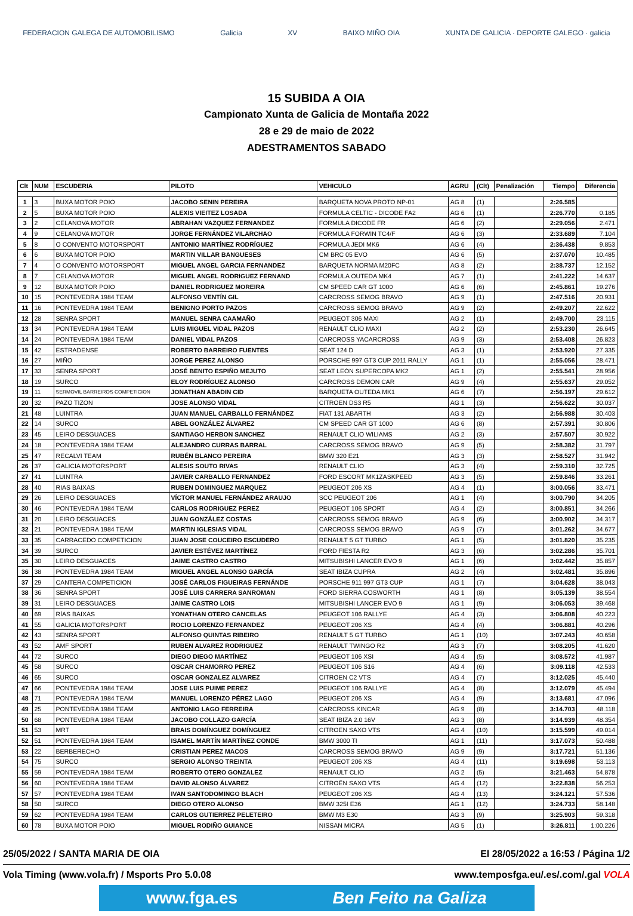FEDERACION GALEGA DE AUTOMOBILISMO Galicia XV BAIXO MIÑO OIA XUNTA DE GALICIA · DEPORTE GALEGO · galicia
15 SUBIDA A OIA
Campionato Xunta de Galicia de Montaña 2022
28 e 29 de maio de 2022
ADESTRAMENTOS SABADO
| Clt | NUM | ESCUDERIA | PILOTO | VEHICULO | AGRU | (Clt) | Penalización | Tiempo | Diferencia |
| --- | --- | --- | --- | --- | --- | --- | --- | --- | --- |
| 1 | 3 | BUXA MOTOR POIO | JACOBO SENIN PEREIRA | BARQUETA NOVA PROTO NP-01 | AG 8 | (1) | | 2:26.585 | |
| 2 | 5 | BUXA MOTOR POIO | ALEXIS VIEITEZ LOSADA | FORMULA CELTIC - DICODE FA2 | AG 6 | (1) | | 2:26.770 | 0.185 |
| 3 | 2 | CELANOVA MOTOR | ABRAHAN VAZQUEZ FERNANDEZ | FORMULA DICODE FR | AG 6 | (2) | | 2:29.056 | 2.471 |
| 4 | 9 | CELANOVA MOTOR | JORGE FERNÁNDEZ VILARCHAO | FORMULA FORWIN TC4/F | AG 6 | (3) | | 2:33.689 | 7.104 |
| 5 | 8 | O CONVENTO MOTORSPORT | ANTONIO MARTÍNEZ RODRÍGUEZ | FORMULA JEDI MK6 | AG 6 | (4) | | 2:36.438 | 9.853 |
| 6 | 6 | BUXA MOTOR POIO | MARTIN VILLAR BANGUESES | CM BRC 05 EVO | AG 6 | (5) | | 2:37.070 | 10.485 |
| 7 | 4 | O CONVENTO MOTORSPORT | MIGUEL ANGEL GARCIA FERNANDEZ | BARQUETA NORMA M20FC | AG 8 | (2) | | 2:38.737 | 12.152 |
| 8 | 7 | CELANOVA MOTOR | MIGUEL ANGEL RODRIGUEZ FERNAND | FORMULA OUTEDA MK4 | AG 7 | (1) | | 2:41.222 | 14.637 |
| 9 | 12 | BUXA MOTOR POIO | DANIEL RODRIGUEZ MOREIRA | CM SPEED CAR GT 1000 | AG 6 | (6) | | 2:45.861 | 19.276 |
| 10 | 15 | PONTEVEDRA 1984 TEAM | ALFONSO VENTÍN GIL | CARCROSS SEMOG BRAVO | AG 9 | (1) | | 2:47.516 | 20.931 |
| 11 | 16 | PONTEVEDRA 1984 TEAM | BENIGNO PORTO PAZOS | CARCROSS SEMOG BRAVO | AG 9 | (2) | | 2:49.207 | 22.622 |
| 12 | 28 | SENRA SPORT | MANUEL SENRA CAAMAÑO | PEUGEOT 306 MAXI | AG 2 | (1) | | 2:49.700 | 23.115 |
| 13 | 34 | PONTEVEDRA 1984 TEAM | LUIS MIGUEL VIDAL PAZOS | RENAULT CLIO MAXI | AG 2 | (2) | | 2:53.230 | 26.645 |
| 14 | 24 | PONTEVEDRA 1984 TEAM | DANIEL VIDAL PAZOS | CARCROSS YACARCROSS | AG 9 | (3) | | 2:53.408 | 26.823 |
| 15 | 42 | ESTRADENSE | ROBERTO BARREIRO FUENTES | SEAT 124 D | AG 3 | (1) | | 2:53.920 | 27.335 |
| 16 | 27 | MIÑO | JORGE PEREZ ALONSO | PORSCHE 997 GT3 CUP 2011 RALLY | AG 1 | (1) | | 2:55.056 | 28.471 |
| 17 | 33 | SENRA SPORT | JOSÉ BENITO ESPIÑO MEJUTO | SEAT LEÓN SUPERCOPA MK2 | AG 1 | (2) | | 2:55.541 | 28.956 |
| 18 | 19 | SURCO | ELOY RODRÍGUEZ ALONSO | CARCROSS DEMON CAR | AG 9 | (4) | | 2:55.637 | 29.052 |
| 19 | 11 | SERMOVIL BARREIROS COMPETICION | JONATHAN ABADIN CID | BARQUETA OUTEDA MK1 | AG 6 | (7) | | 2:56.197 | 29.612 |
| 20 | 32 | PAZO TIZON | JOSE ALONSO VIDAL | CITROEN DS3 R5 | AG 1 | (3) | | 2:56.622 | 30.037 |
| 21 | 48 | LUINTRA | JUAN MANUEL CARBALLO FERNÁNDEZ | FIAT 131 ABARTH | AG 3 | (2) | | 2:56.988 | 30.403 |
| 22 | 14 | SURCO | ABEL GONZÁLEZ ÁLVAREZ | CM SPEED CAR GT 1000 | AG 6 | (8) | | 2:57.391 | 30.806 |
| 23 | 45 | LEIRO DESGUACES | SANTIAGO HERBON SANCHEZ | RENAULT CLIO WILIAMS | AG 2 | (3) | | 2:57.507 | 30.922 |
| 24 | 18 | PONTEVEDRA 1984 TEAM | ALEJANDRO CURRAS BARRAL | CARCROSS SEMOG BRAVO | AG 9 | (5) | | 2:58.382 | 31.797 |
| 25 | 47 | RECALVI TEAM | RUBÉN BLANCO PEREIRA | BMW 320 E21 | AG 3 | (3) | | 2:58.527 | 31.942 |
| 26 | 37 | GALICIA MOTORSPORT | ALESIS SOUTO RIVAS | RENAULT CLIO | AG 3 | (4) | | 2:59.310 | 32.725 |
| 27 | 41 | LUINTRA | JAVIER CARBALLO FERNANDEZ | FORD ESCORT MK1ZASKPEED | AG 3 | (5) | | 2:59.846 | 33.261 |
| 28 | 40 | RIAS BAIXAS | RUBEN DOMINGUEZ MARQUEZ | PEUGEOT 206 XS | AG 4 | (1) | | 3:00.056 | 33.471 |
| 29 | 26 | LEIRO DESGUACES | VÍCTOR MANUEL FERNÁNDEZ ARAUJO | SCC PEUGEOT 206 | AG 1 | (4) | | 3:00.790 | 34.205 |
| 30 | 46 | PONTEVEDRA 1984 TEAM | CARLOS RODRIGUEZ PEREZ | PEUGEOT 106 SPORT | AG 4 | (2) | | 3:00.851 | 34.266 |
| 31 | 20 | LEIRO DESGUACES | JUAN GONZÁLEZ COSTAS | CARCROSS SEMOG BRAVO | AG 9 | (6) | | 3:00.902 | 34.317 |
| 32 | 21 | PONTEVEDRA 1984 TEAM | MARTIN IGLESIAS VIDAL | CARCROSS SEMOG BRAVO | AG 9 | (7) | | 3:01.262 | 34.677 |
| 33 | 35 | CARRACEDO COMPETICION | JUAN JOSE COUCEIRO ESCUDERO | RENAULT 5 GT TURBO | AG 1 | (5) | | 3:01.820 | 35.235 |
| 34 | 39 | SURCO | JAVIER ESTÉVEZ MARTÍNEZ | FORD FIESTA R2 | AG 3 | (6) | | 3:02.286 | 35.701 |
| 35 | 30 | LEIRO DESGUACES | JAIME CASTRO CASTRO | MITSUBISHI LANCER EVO 9 | AG 1 | (6) | | 3:02.442 | 35.857 |
| 36 | 38 | PONTEVEDRA 1984 TEAM | MIGUEL ANGEL ALONSO GARCÍA | SEAT IBIZA CUPRA | AG 2 | (4) | | 3:02.481 | 35.896 |
| 37 | 29 | CANTERA COMPETICION | JOSÉ CARLOS FIGUEIRAS FERNÁNDE | PORSCHE 911 997 GT3 CUP | AG 1 | (7) | | 3:04.628 | 38.043 |
| 38 | 36 | SENRA SPORT | JOSÉ LUIS CARRERA SANROMAN | FORD SIERRA COSWORTH | AG 1 | (8) | | 3:05.139 | 38.554 |
| 39 | 31 | LEIRO DESGUACES | JAIME CASTRO LOIS | MITSUBISHI LANCER EVO 9 | AG 1 | (9) | | 3:06.053 | 39.468 |
| 40 | 69 | RÍAS BAIXAS | YONATHAN OTERO CANCELAS | PEUGEOT 106 RALLYE | AG 4 | (3) | | 3:06.808 | 40.223 |
| 41 | 55 | GALICIA MOTORSPORT | ROCIO LORENZO FERNANDEZ | PEUGEOT 206 XS | AG 4 | (4) | | 3:06.881 | 40.296 |
| 42 | 43 | SENRA SPORT | ALFONSO QUINTAS RIBEIRO | RENAULT 5 GT TURBO | AG 1 | (10) | | 3:07.243 | 40.658 |
| 43 | 52 | AMF SPORT | RUBEN ALVAREZ RODRIGUEZ | RENAULT TWINGO R2 | AG 3 | (7) | | 3:08.205 | 41.620 |
| 44 | 72 | SURCO | DIEGO DIEGO MARTÍNEZ | PEUGEOT 106 XSI | AG 4 | (5) | | 3:08.572 | 41.987 |
| 45 | 58 | SURCO | OSCAR CHAMORRO PEREZ | PEUGEOT 106 S16 | AG 4 | (6) | | 3:09.118 | 42.533 |
| 46 | 65 | SURCO | OSCAR GONZALEZ ALVAREZ | CITROEN C2 VTS | AG 4 | (7) | | 3:12.025 | 45.440 |
| 47 | 66 | PONTEVEDRA 1984 TEAM | JOSE LUIS PUIME PEREZ | PEUGEOT 106 RALLYE | AG 4 | (8) | | 3:12.079 | 45.494 |
| 48 | 71 | PONTEVEDRA 1984 TEAM | MANUEL LORENZO PÉREZ LAGO | PEUGEOT 206 XS | AG 4 | (9) | | 3:13.681 | 47.096 |
| 49 | 25 | PONTEVEDRA 1984 TEAM | ANTONIO LAGO FERREIRA | CARCROSS KINCAR | AG 9 | (8) | | 3:14.703 | 48.118 |
| 50 | 68 | PONTEVEDRA 1984 TEAM | JACOBO COLLAZO GARCÍA | SEAT IBIZA 2.0 16V | AG 3 | (8) | | 3:14.939 | 48.354 |
| 51 | 53 | MRT | BRAIS DOMÍNGUEZ DOMÍNGUEZ | CITROEN SAXO VTS | AG 4 | (10) | | 3:15.599 | 49.014 |
| 52 | 51 | PONTEVEDRA 1984 TEAM | ISAMEL MARTÍN MARTÍNEZ CONDE | BMW 3000 TI | AG 1 | (11) | | 3:17.073 | 50.488 |
| 53 | 22 | BERBERECHO | CRISTIAN PEREZ MACOS | CARCROSS SEMOG BRAVO | AG 9 | (9) | | 3:17.721 | 51.136 |
| 54 | 75 | SURCO | SERGIO ALONSO TREINTA | PEUGEOT 206 XS | AG 4 | (11) | | 3:19.698 | 53.113 |
| 55 | 59 | PONTEVEDRA 1984 TEAM | ROBERTO OTERO GONZALEZ | RENAULT CLIO | AG 2 | (5) | | 3:21.463 | 54.878 |
| 56 | 60 | PONTEVEDRA 1984 TEAM | DAVID ALONSO ÁLVAREZ | CITROËN SAXO VTS | AG 4 | (12) | | 3:22.838 | 56.253 |
| 57 | 57 | PONTEVEDRA 1984 TEAM | IVAN SANTODOMINGO BLACH | PEUGEOT 206 XS | AG 4 | (13) | | 3:24.121 | 57.536 |
| 58 | 50 | SURCO | DIEGO OTERO ALONSO | BMW 325I E36 | AG 1 | (12) | | 3:24.733 | 58.148 |
| 59 | 62 | PONTEVEDRA 1984 TEAM | CARLOS GUTIERREZ PELETEIRO | BMW M3 E30 | AG 3 | (9) | | 3:25.903 | 59.318 |
| 60 | 78 | BUXA MOTOR POIO | MIGUEL RODIÑO GUIANCE | NISSAN MICRA | AG 5 | (1) | | 3:26.811 | 1:00.226 |
25/05/2022 / SANTA MARIA DE OIA El 28/05/2022 a 16:53 / Página 1/2
Vola Timing (www.vola.fr) / Msports Pro 5.0.08 www.temposfga.eu/.es/.com/.gal VOLA
www.fga.es Ben Feito na Galiza